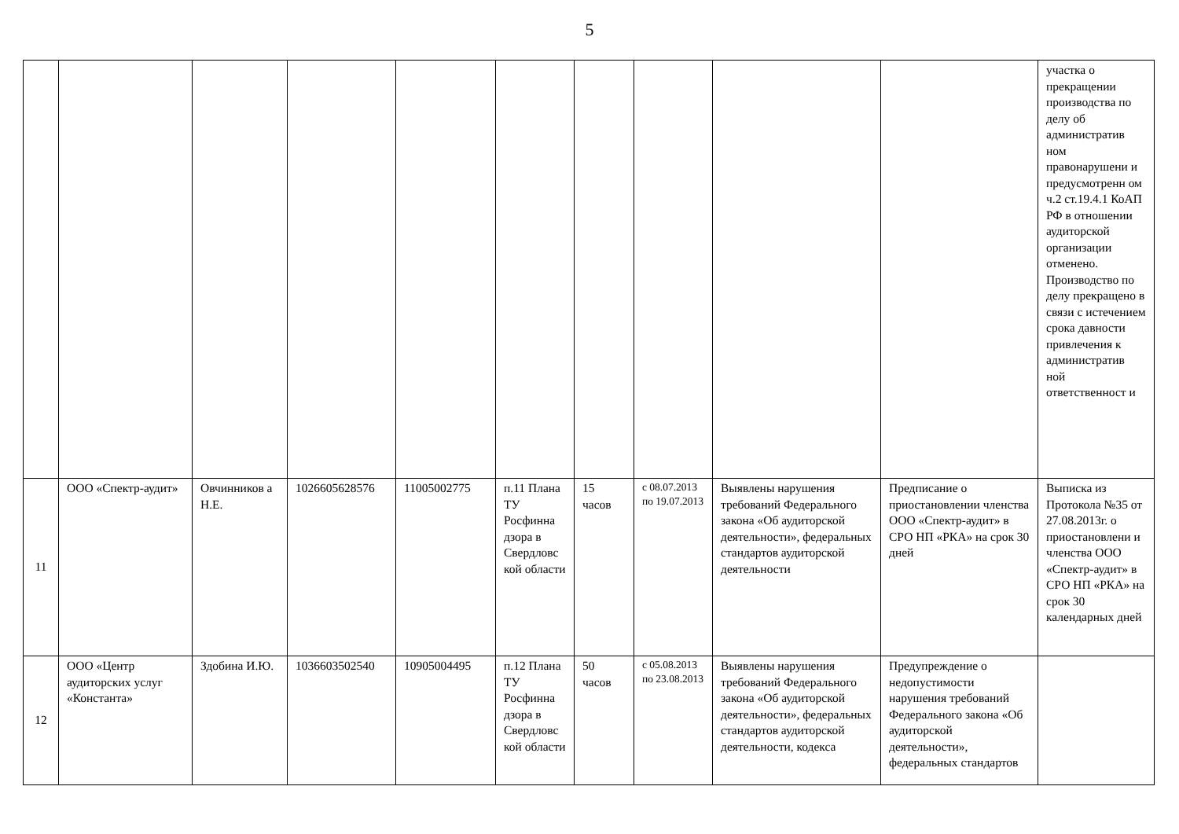5
| | | | | | | | | | | участка о прекращении производства по делу об административ ном правонарушени и предусмотренн ом ч.2 ст.19.4.1 КоАП РФ в отношении аудиторской организации отменено. Производство по делу прекращено в связи с истечением срока давности привлечения к административ ной ответственност и |
| 11 | ООО «Спектр-аудит» | Овчинников а Н.Е. | 1026605628576 | 11005002775 | п.11 Плана ТУ Росфинна дзора в Свердловс кой области | 15 часов | с 08.07.2013 по 19.07.2013 | Выявлены нарушения требований Федерального закона «Об аудиторской деятельности», федеральных стандартов аудиторской деятельности | Предписание о приостановлении членства ООО «Спектр-аудит» в СРО НП «РКА» на срок 30 дней | Выписка из Протокола №35 от 27.08.2013г. о приостановлени и членства ООО «Спектр-аудит» в СРО НП «РКА» на срок 30 календарных дней |
| 12 | ООО «Центр аудиторских услуг «Константа» | Здобина И.Ю. | 1036603502540 | 10905004495 | п.12 Плана ТУ Росфинна дзора в Свердловс кой области | 50 часов | с 05.08.2013 по 23.08.2013 | Выявлены нарушения требований Федерального закона «Об аудиторской деятельности», федеральных стандартов аудиторской деятельности, кодекса | Предупреждение о недопустимости нарушения требований Федерального закона «Об аудиторской деятельности», федеральных стандартов | |